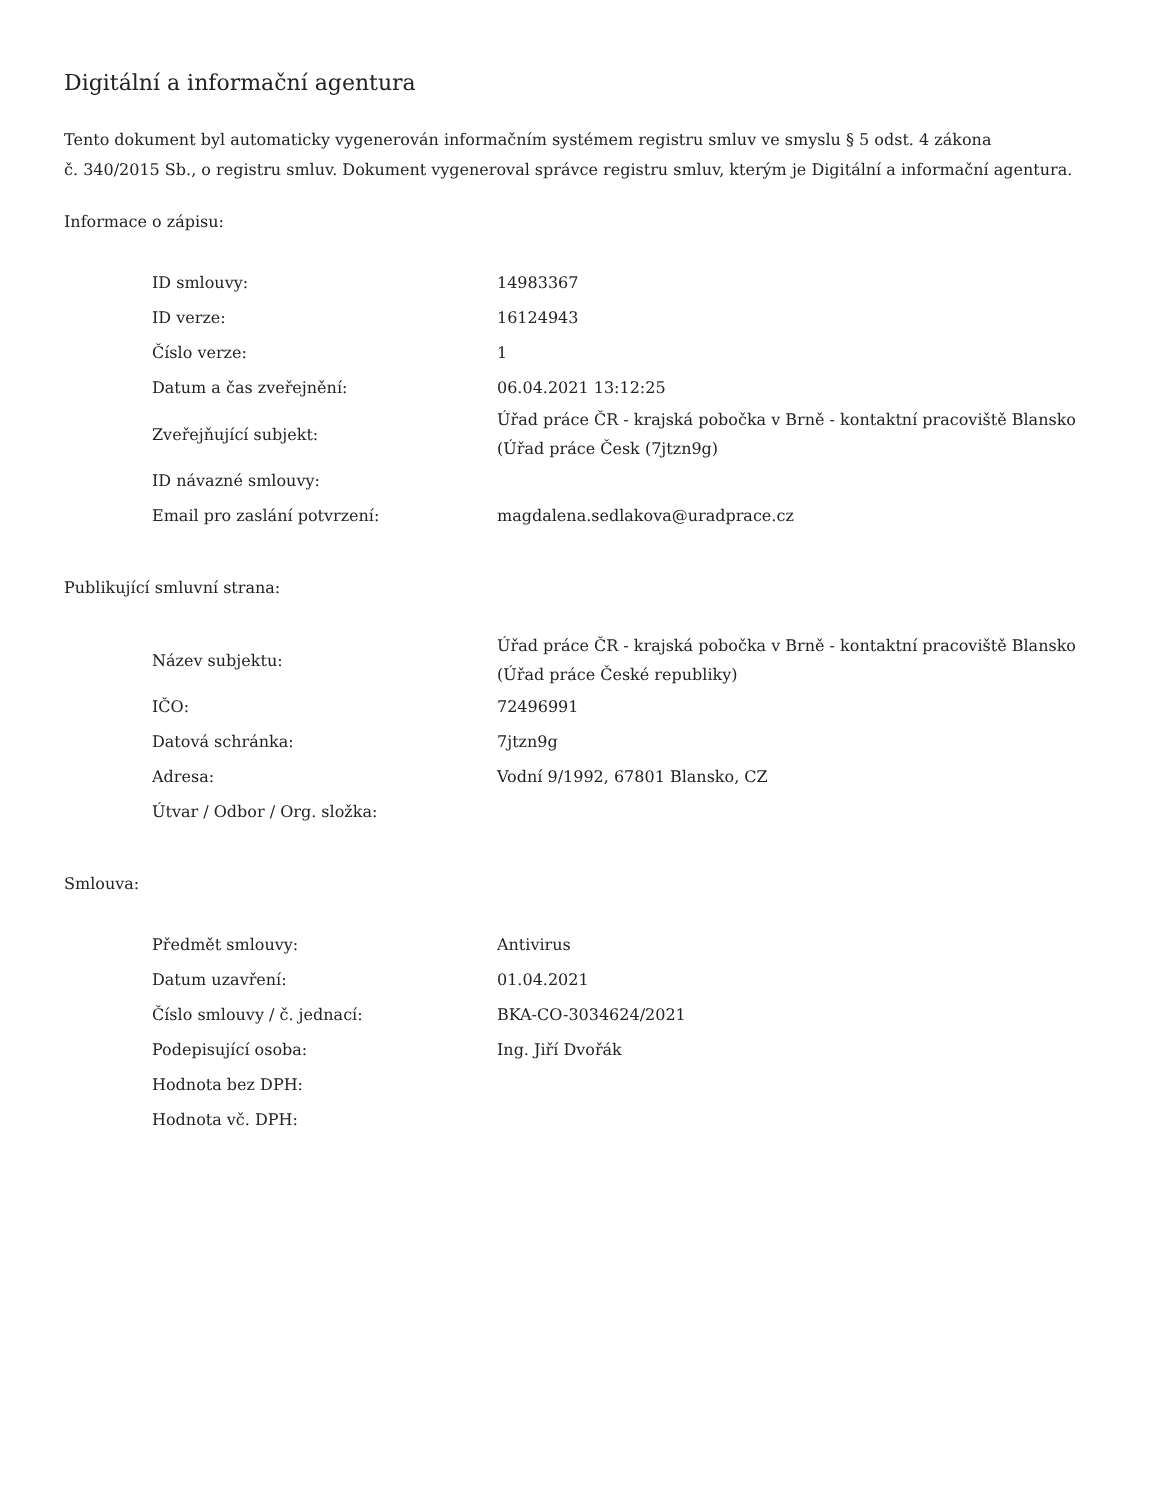Digitální a informační agentura
Tento dokument byl automaticky vygenerován informačním systémem registru smluv ve smyslu § 5 odst. 4 zákona
č. 340/2015 Sb., o registru smluv. Dokument vygeneroval správce registru smluv, kterým je Digitální a informační agentura.
Informace o zápisu:
| ID smlouvy: | 14983367 |
| ID verze: | 16124943 |
| Číslo verze: | 1 |
| Datum a čas zveřejnění: | 06.04.2021 13:12:25 |
| Zveřejňující subjekt: | Úřad práce ČR - krajská pobočka v Brně - kontaktní pracoviště Blansko (Úřad práce Česk (7jtzn9g) |
| ID návazné smlouvy: | |
| Email pro zaslání potvrzení: | magdalena.sedlakova@uradprace.cz |
Publikující smluvní strana:
| Název subjektu: | Úřad práce ČR - krajská pobočka v Brně - kontaktní pracoviště Blansko (Úřad práce České republiky) |
| IČO: | 72496991 |
| Datová schránka: | 7jtzn9g |
| Adresa: | Vodní 9/1992, 67801 Blansko, CZ |
| Útvar / Odbor / Org. složka: | |
Smlouva:
| Předmět smlouvy: | Antivirus |
| Datum uzavření: | 01.04.2021 |
| Číslo smlouvy / č. jednací: | BKA-CO-3034624/2021 |
| Podepisující osoba: | Ing. Jiří Dvořák |
| Hodnota bez DPH: | |
| Hodnota vč. DPH: | |